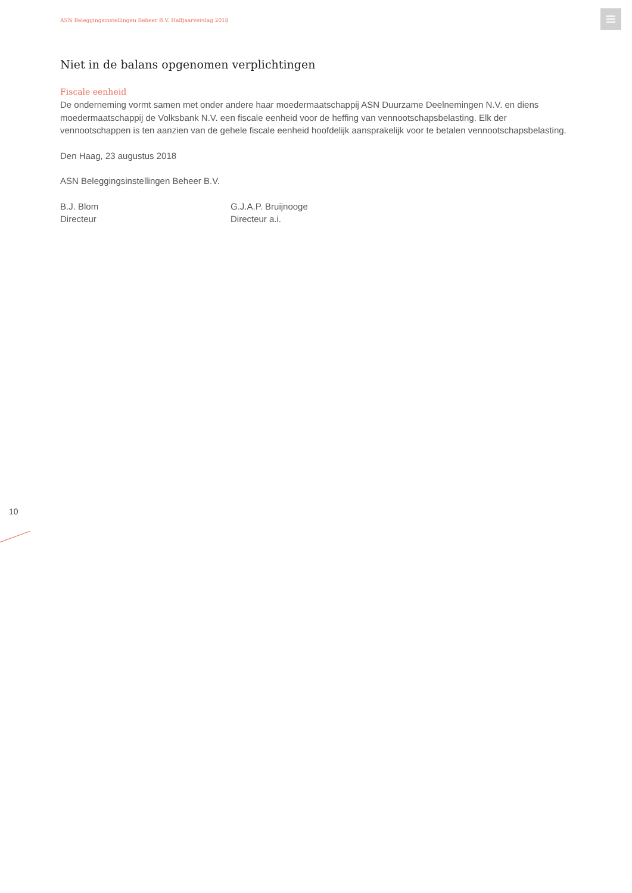ASN Beleggingsinstellingen Beheer B.V. Halfjaarverslag 2018
Niet in de balans opgenomen verplichtingen
Fiscale eenheid
De onderneming vormt samen met onder andere haar moedermaatschappij ASN Duurzame Deelnemingen N.V. en diens moedermaatschappij de Volksbank N.V. een fiscale eenheid voor de heffing van vennootschapsbelasting. Elk der vennootschappen is ten aanzien van de gehele fiscale eenheid hoofdelijk aansprakelijk voor te betalen vennootschapsbelasting.
Den Haag, 23 augustus 2018
ASN Beleggingsinstellingen Beheer B.V.
B.J. Blom
Directeur
G.J.A.P. Bruijnooge
Directeur a.i.
10